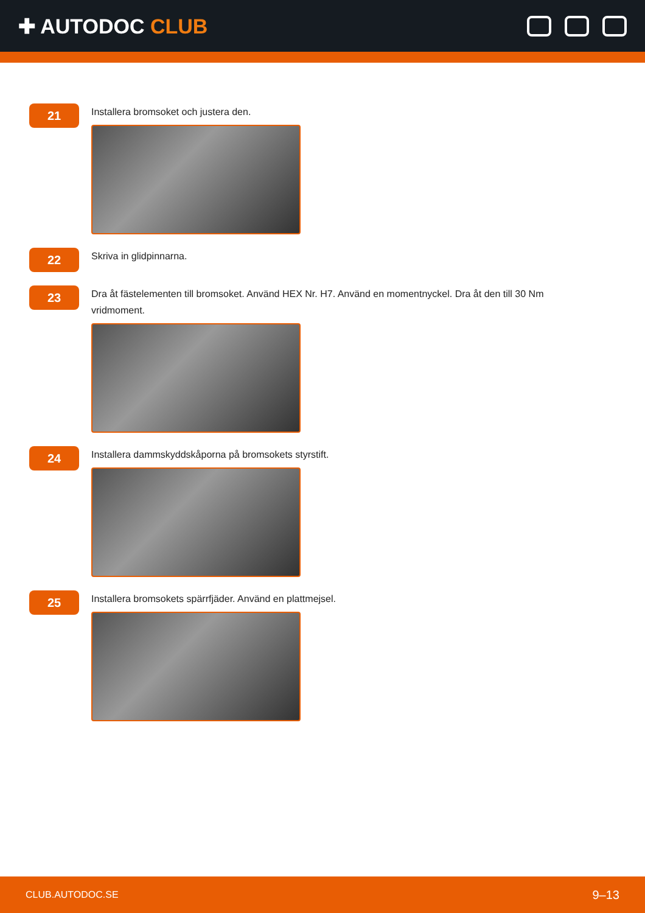✚ AUTODOC CLUB
21
Installera bromsoket och justera den.
22
Skriva in glidpinnarna.
23
Dra åt fästelementen till bromsoket. Använd HEX Nr. H7. Använd en momentnyckel. Dra åt den till 30 Nm vridmoment.
24
Installera dammskyddskåporna på bromsokets styrstift.
25
Installera bromsokets spärrfjäder. Använd en plattmejsel.
CLUB.AUTODOC.SE 9–13